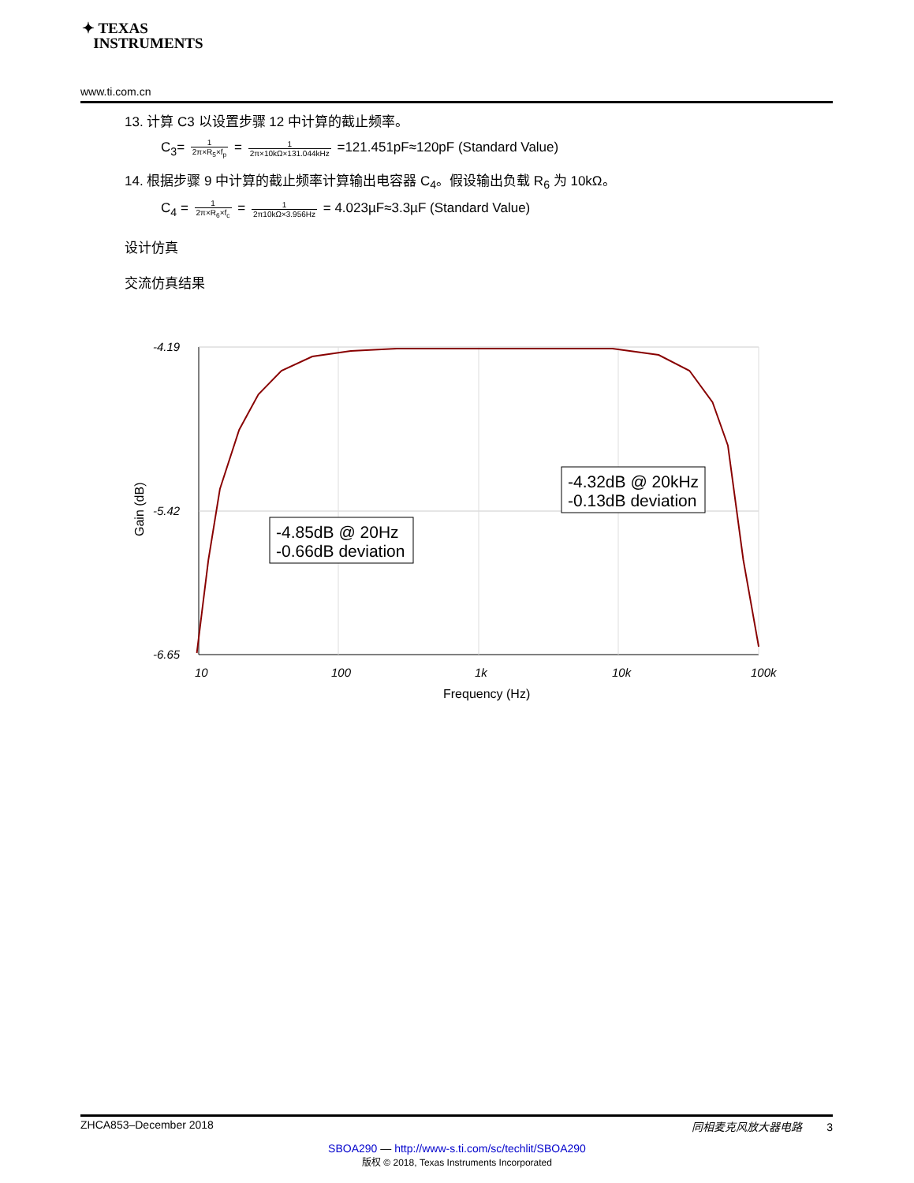✦ TEXAS
INSTRUMENTS
www.ti.com.cn
13. 计算 C3 以设置步骤 12 中计算的截止频率。
C<sub>3</sub>= 1 2π×R<sub>5</sub>×f<sub>p</sub> = 1 2π×10kΩ×131.044kHz =121.451pF≈120pF (Standard Value)
14. 根据步骤 9 中计算的截止频率计算输出电容器 C<sub>4</sub>。假设输出负载 R<sub>6</sub> 为 10kΩ。
C<sub>4</sub> = 1 2π×R<sub>6</sub>×f<sub>c</sub> = 1 2π10kΩ×3.956Hz = 4.023µF≈3.3µF (Standard Value)
设计仿真
交流仿真结果
-4.19
-5.42
-6.65
10
100
1k
10k
100k
Frequency (Hz)
Gain (dB)
-4.85dB @ 20Hz
-0.66dB deviation
-4.32dB @ 20kHz
-0.13dB deviation
ZHCA853–December 2018 同相麦克风放大器电路 3
SBOA290 — http://www-s.ti.com/sc/techlit/SBOA290
版权 © 2018, Texas Instruments Incorporated